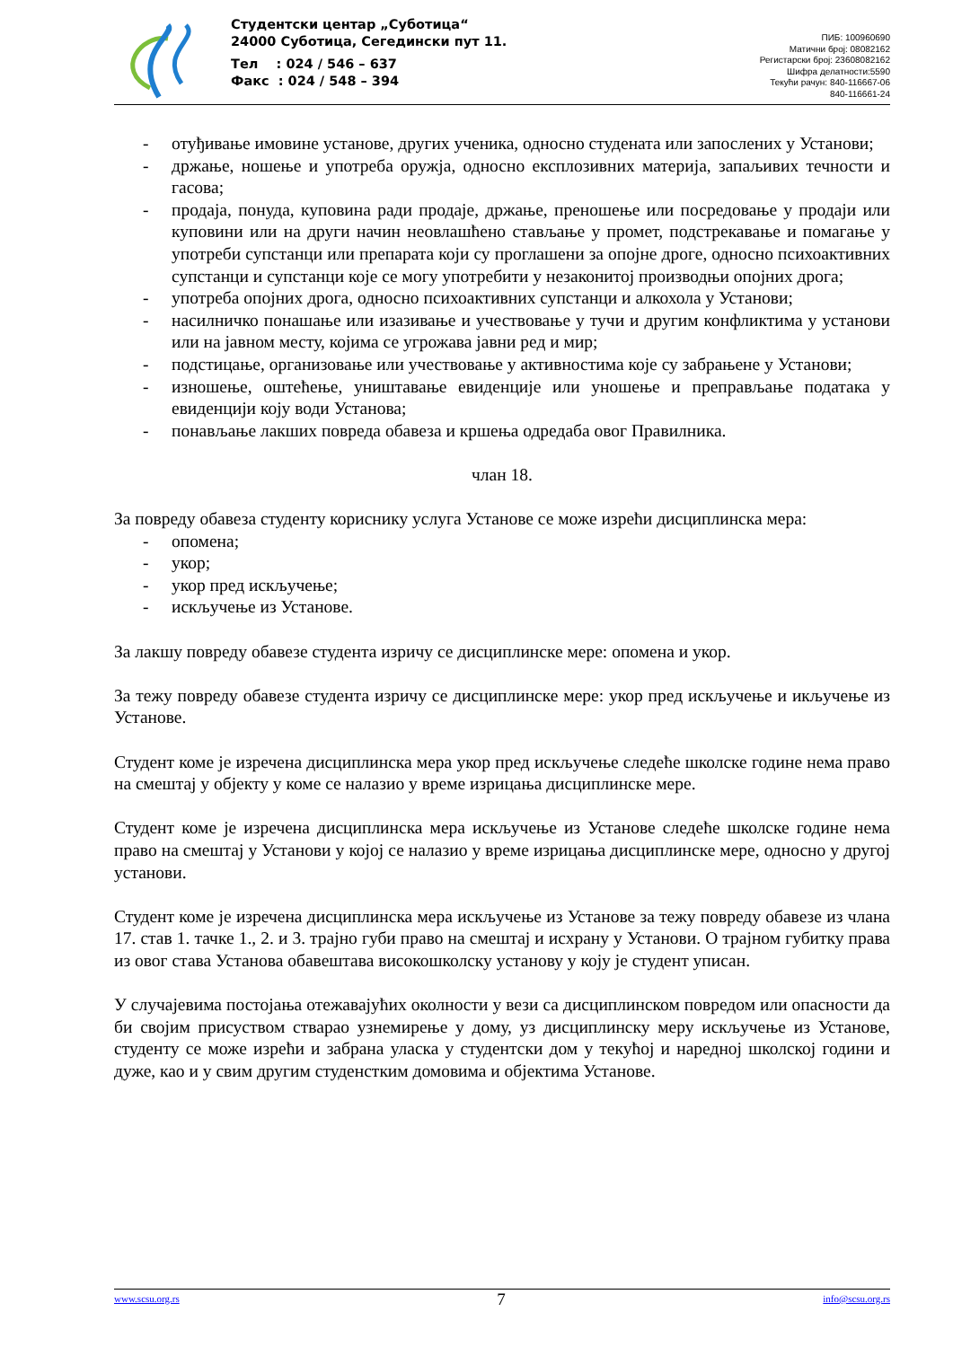Студентски центар „Суботица“
24000 Суботица, Сегедински пут 11.
Тел : 024 / 546 – 637
Факс : 024 / 548 – 394
ПИБ: 100960690
Матични број: 08082162
Регистарски број: 23608082162
Шифра делатности:5590
Текући рачун: 840-116667-06
840-116661-24
- отуђивање имовине установе, других ученика, односно студената или запослених у Установи;
- држање, ношење и употреба оружја, односно експлозивних материја, запаљивих течности и гасова;
- продаја, понуда, куповина ради продаје, држање, преношење или посредовање у продаји или куповини или на други начин неовлашћено стављање у промет, подстрекавање и помагање у употреби супстанци или препарата који су проглашени за опојне дроге, односно психоактивних супстанци и супстанци које се могу употребити у незаконитој производњи опојних дрога;
- употреба опојних дрога, односно психоактивних супстанци и алкохола у Установи;
- насилничко понашање или изазивање и учествовање у тучи и другим конфликтима у установи или на јавном месту, којима се угрожава јавни ред и мир;
- подстицање, организовање или учествовање у активностима које су забрањене у Установи;
- изношење, оштећење, уништавање евиденције или уношење и преправљање података у евиденцији коју води Установа;
- понављање лакших повреда обавеза и кршења одредаба овог Правилника.
члан 18.
За повреду обавеза студенту кориснику услуга Установе се може изрећи дисциплинска мера:
- опомена;
- укор;
- укор пред искључење;
- искључење из Установе.
За лакшу повреду обавезе студента изричу се дисциплинске мере: опомена и укор.
За тежу повреду обавезе студента изричу се дисциплинске мере: укор пред искључење и икључење из Установе.
Студент коме је изречена дисциплинска мера укор пред искључење следеће школске године нема право на смештај у објекту у коме се налазио у време изрицања дисциплинске мере.
Студент коме је изречена дисциплинска мера искључење из Установе следеће школске године нема право на смештај у Установи у којој се налазио у време изрицања дисциплинске мере, односно у другој установи.
Студент коме је изречена дисциплинска мера искључење из Установе за тежу повреду обавезе из члана 17. став 1. тачке 1., 2. и 3. трајно губи право на смештај и исхрану у Установи. О трајном губитку права из овог става Установа обавештава високошколску установу у коју је студент уписан.
У случајевима постојања отежавајућих околности у вези са дисциплинском повредом или опасности да би својим присуством стварао узнемирење у дому, уз дисциплинску меру искључење из Установе, студенту се може изрећи и забрана уласка у студентски дом у текућој и наредној школској години и дуже, као и у свим другим студенстким домовима и објектима Установе.
www.scsu.org.rs 7 info@scsu.org.rs